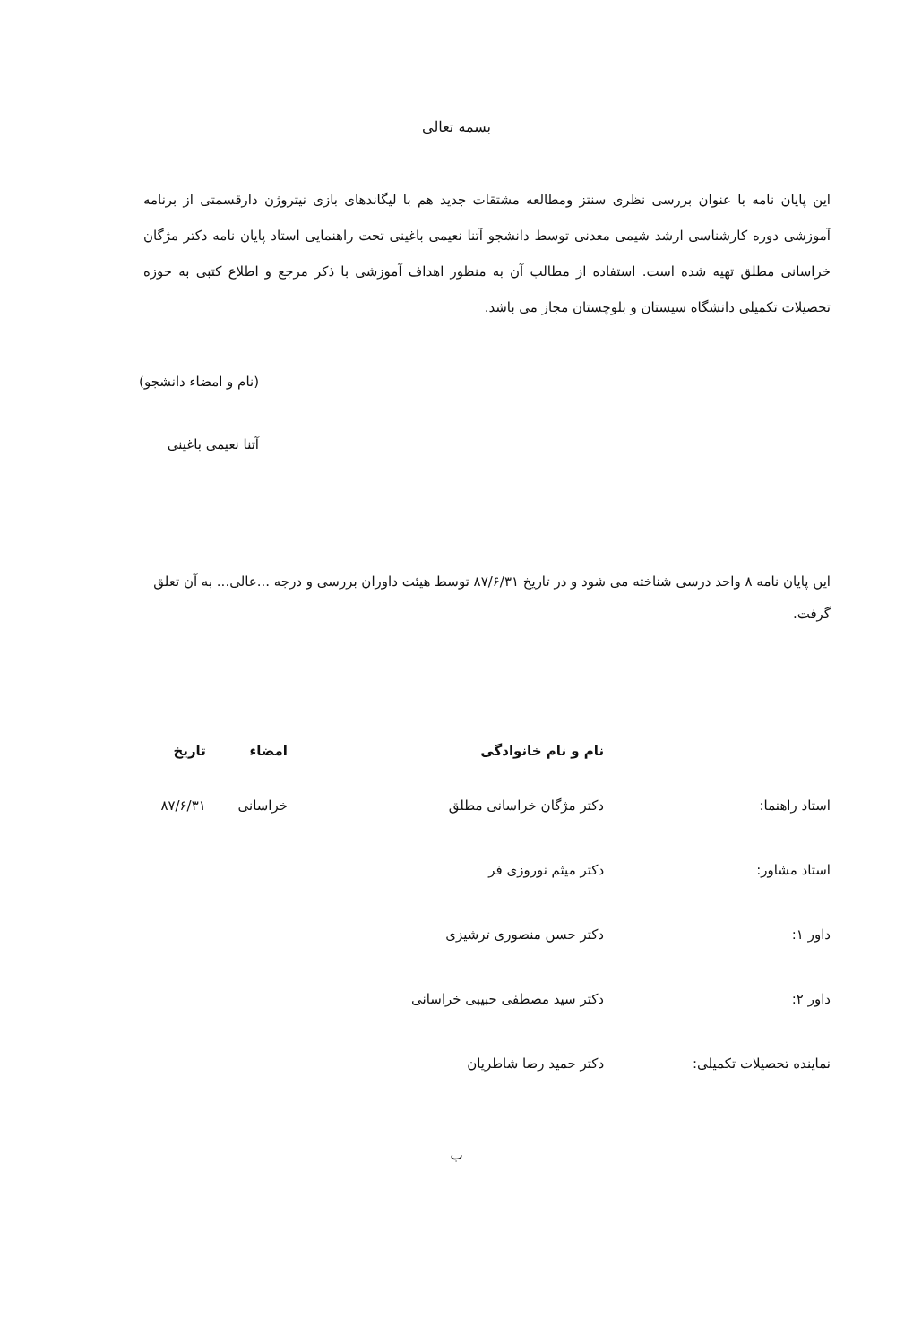بسمه تعالی
این پایان نامه با عنوان بررسی نظری سنتز ومطالعه مشتقات جدید هم با لیگاندهای بازی نیتروژن دارقسمتی از برنامه آموزشی دوره کارشناسی ارشد شیمی معدنی توسط دانشجو آتنا نعیمی باغینی تحت راهنمایی استاد پایان نامه دکتر مژگان خراسانی مطلق تهیه شده است. استفاده از مطالب آن به منظور اهداف آموزشی با ذکر مرجع و اطلاع کتبی به حوزه تحصیلات تکمیلی دانشگاه سیستان و بلوچستان مجاز می باشد.
(نام و امضاء دانشجو)
آتنا نعیمی باغینی
این پایان نامه ۸ واحد درسی شناخته می شود و در تاریخ ۸۷/۶/۳۱ توسط هیئت داوران بررسی و درجه ...عالی... به آن تعلق گرفت.
| | نام و نام خانوادگی | امضاء | تاریخ |
| --- | --- | --- | --- |
| استاد راهنما: | دکتر مژگان خراسانی مطلق | خراسانی | ۸۷/۶/۳۱ |
| استاد مشاور: | دکتر میثم نوروزی فر | | |
| داور ۱: | دکتر حسن منصوری ترشیزی | | |
| داور ۲: | دکتر سید مصطفی حبیبی خراسانی | | |
| نماینده تحصیلات تکمیلی: | دکتر حمید رضا شاطریان | | |
ب